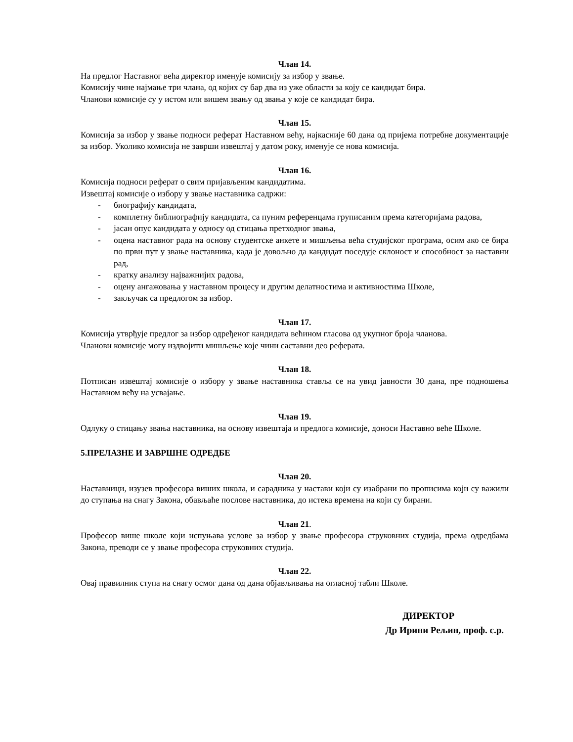Члан 14.
На предлог Наставног већа директор именује комисију за избор у звање.
Комисију чине најмање три члана, од којих су бар два из уже области за коју се кандидат бира.
Чланови комисије су у истом или вишем звању од звања у које се кандидат бира.
Члан 15.
Комисија за избор у звање подноси реферат Наставном већу, најкасније 60 дана од пријема потребне документације за избор. Уколико комисија не заврши извештај у датом року, именује се нова комисија.
Члан 16.
Комисија подноси реферат о свим пријављеним кандидатима.
Извештај комисије о избору у звање наставника садржи:
- биографију кандидата,
- комплетну библиографију кандидата, са пуним референцама груписаним према категоријама радова,
- јасан опус кандидата у односу од стицања претходног звања,
- оцена наставног рада на основу студентске анкете и мишљења већа студијског програма, осим ако се бира по први пут у звање наставника, када је довољно да кандидат поседује склоност и способност за наставни рад,
- кратку анализу најважнијих радова,
- оцену ангажовања у наставном процесу и другим делатностима и активностима Школе,
- закључак са предлогом за избор.
Члан 17.
Комисија утврђује предлог за избор одређеног кандидата већином гласова од укупног броја чланова.
Чланови комисије могу издвојити мишљење које чини саставни део реферата.
Члан 18.
Потписан извештај комисије о избору у звање наставника ставља се на увид јавности 30 дана, пре подношења Наставном већу на усвајање.
Члан 19.
Одлуку о стицању звања наставника, на основу извештаја и предлога комисије, доноси Наставно веће Школе.
5.ПРЕЛАЗНЕ И ЗАВРШНЕ ОДРЕДБЕ
Члан 20.
Наставници, изузев професора виших школа, и сарадника у настави који су изабрани по прописима који су важили до ступања на снагу Закона, обављаће послове наставника, до истека времена на који су бирани.
Члан 21.
Професор више школе који испуњава услове за избор у звање професора струковних студија, према одредбама Закона, преводи се у звање професора струковних студија.
Члан 22.
Овај правилник ступа на снагу осмог дана од дана објављивања на огласној табли Школе.
ДИРЕКТОР
Др Ирини Рељин, проф. с.р.